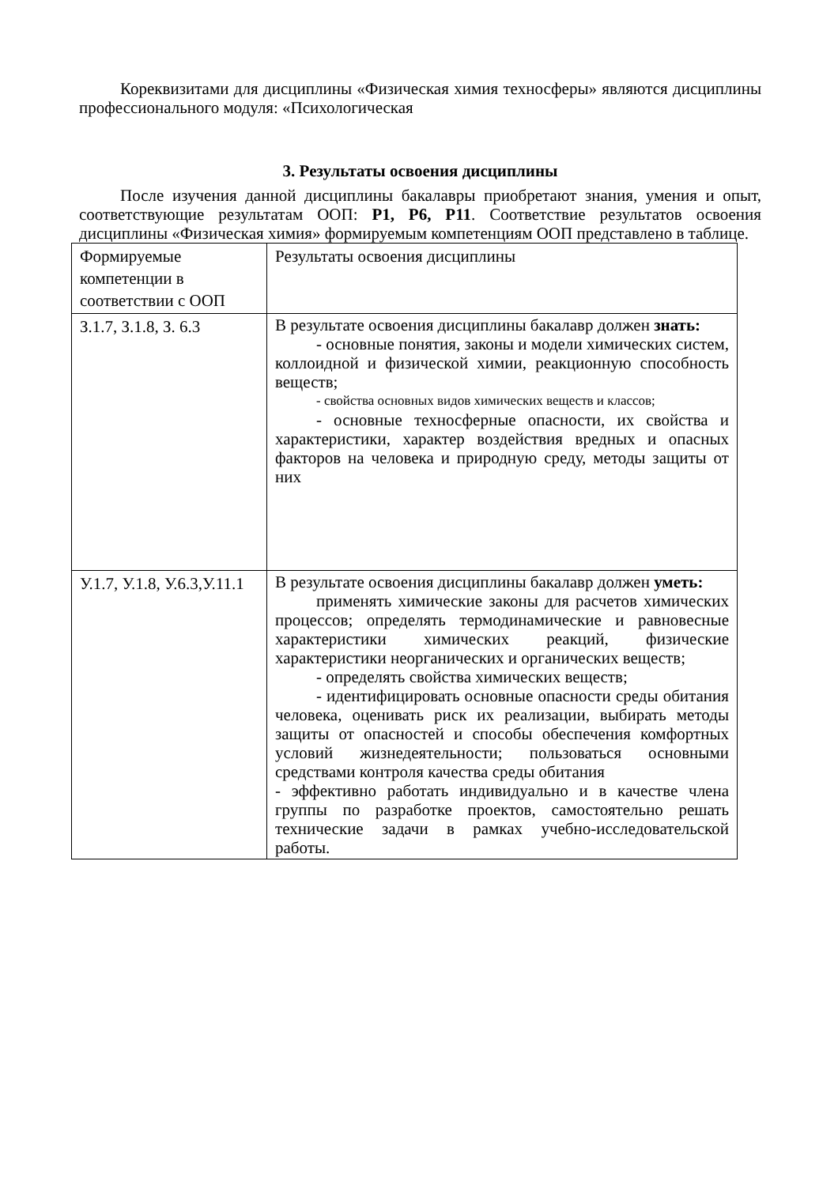Кореквизитами для дисциплины «Физическая химия техносферы» являются дисциплины профессионального модуля: «Психологическая
3. Результаты освоения дисциплины
После изучения данной дисциплины бакалавры приобретают знания, умения и опыт, соответствующие результатам ООП: Р1, Р6, Р11. Соответствие результатов освоения дисциплины «Физическая химия» формируемым компетенциям ООП представлено в таблице.
| Формируемые компетенции в соответствии с ООП | Результаты освоения дисциплины |
| З.1.7, З.1.8, З. 6.3 | В результате освоения дисциплины бакалавр должен знать: - основные понятия, законы и модели химических систем, коллоидной и физической химии, реакционную способность веществ; - свойства основных видов химических веществ и классов; - основные техносферные опасности, их свойства и характеристики, характер воздействия вредных и опасных факторов на человека и природную среду, методы защиты от них |
| У.1.7, У.1.8, У.6.3,У.11.1 | В результате освоения дисциплины бакалавр должен уметь: применять химические законы для расчетов химических процессов; определять термодинамические и равновесные характеристики химических реакций, физические характеристики неорганических и органических веществ; - определять свойства химических веществ; - идентифицировать основные опасности среды обитания человека, оценивать риск их реализации, выбирать методы защиты от опасностей и способы обеспечения комфортных условий жизнедеятельности; пользоваться основными средствами контроля качества среды обитания - эффективно работать индивидуально и в качестве члена группы по разработке проектов, самостоятельно решать технические задачи в рамках учебно-исследовательской работы. |